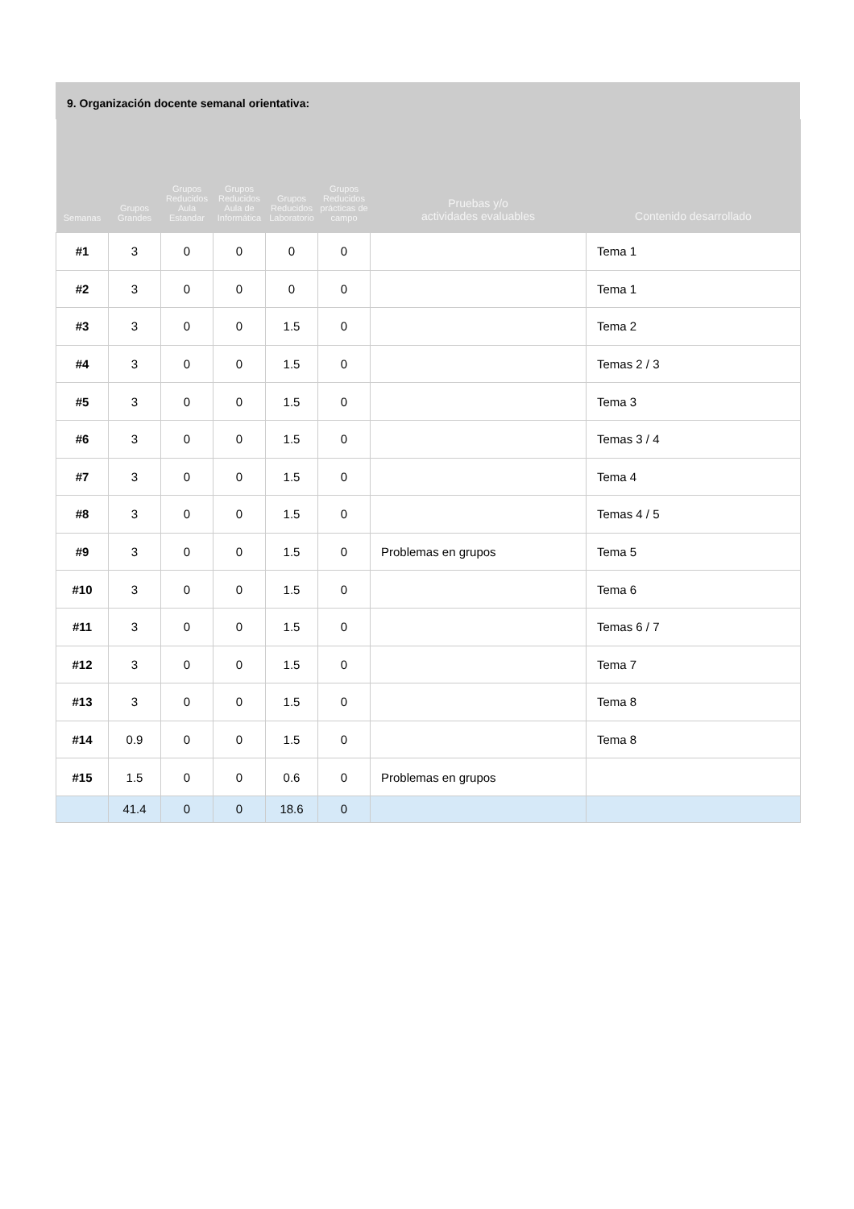9. Organización docente semanal orientativa:
| Semanas | Grupos Grandes | Grupos Reducidos Aula Estandar | Grupos Reducidos Aula de Informática | Grupos Reducidos Laboratorio | Grupos Reducidos prácticas de campo | Pruebas y/o actividades evaluables | Contenido desarrollado |
| --- | --- | --- | --- | --- | --- | --- | --- |
| #1 | 3 | 0 | 0 | 0 | 0 | | Tema 1 |
| #2 | 3 | 0 | 0 | 0 | 0 | | Tema 1 |
| #3 | 3 | 0 | 0 | 1.5 | 0 | | Tema 2 |
| #4 | 3 | 0 | 0 | 1.5 | 0 | | Temas 2 / 3 |
| #5 | 3 | 0 | 0 | 1.5 | 0 | | Tema 3 |
| #6 | 3 | 0 | 0 | 1.5 | 0 | | Temas 3 / 4 |
| #7 | 3 | 0 | 0 | 1.5 | 0 | | Tema 4 |
| #8 | 3 | 0 | 0 | 1.5 | 0 | | Temas 4 / 5 |
| #9 | 3 | 0 | 0 | 1.5 | 0 | Problemas en grupos | Tema 5 |
| #10 | 3 | 0 | 0 | 1.5 | 0 | | Tema 6 |
| #11 | 3 | 0 | 0 | 1.5 | 0 | | Temas 6 / 7 |
| #12 | 3 | 0 | 0 | 1.5 | 0 | | Tema 7 |
| #13 | 3 | 0 | 0 | 1.5 | 0 | | Tema 8 |
| #14 | 0.9 | 0 | 0 | 1.5 | 0 | | Tema 8 |
| #15 | 1.5 | 0 | 0 | 0.6 | 0 | Problemas en grupos | |
| | 41.4 | 0 | 0 | 18.6 | 0 | | |